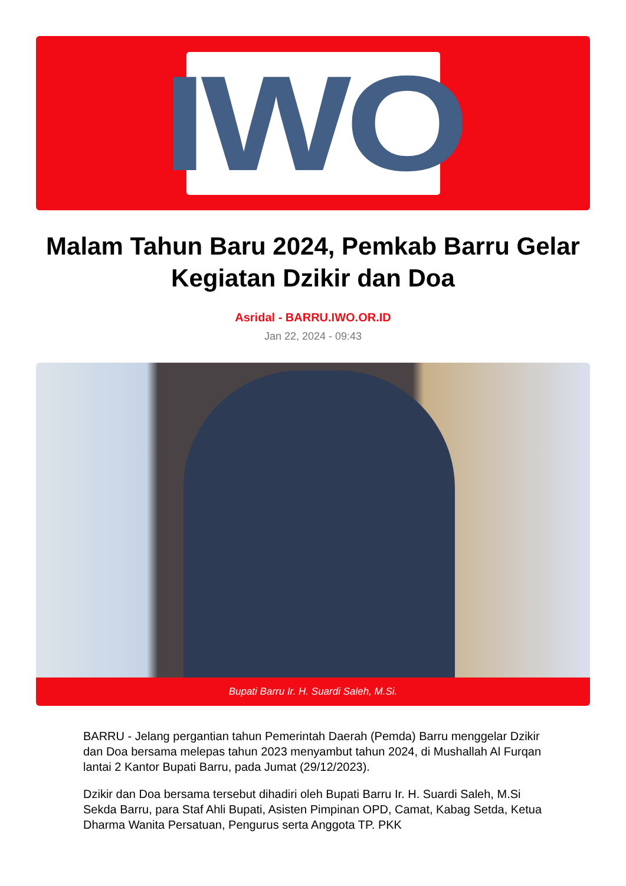IWO
Malam Tahun Baru 2024, Pemkab Barru Gelar Kegiatan Dzikir dan Doa
Asridal - BARRU.IWO.OR.ID
Jan 22, 2024 - 09:43
Bupati Barru Ir. H. Suardi Saleh, M.Si.
BARRU - Jelang pergantian tahun Pemerintah Daerah (Pemda) Barru menggelar Dzikir dan Doa bersama melepas tahun 2023 menyambut tahun 2024, di Mushallah Al Furqan lantai 2 Kantor Bupati Barru, pada Jumat (29/12/2023).
Dzikir dan Doa bersama tersebut dihadiri oleh Bupati Barru Ir. H. Suardi Saleh, M.Si Sekda Barru, para Staf Ahli Bupati, Asisten Pimpinan OPD, Camat, Kabag Setda, Ketua Dharma Wanita Persatuan, Pengurus serta Anggota TP. PKK